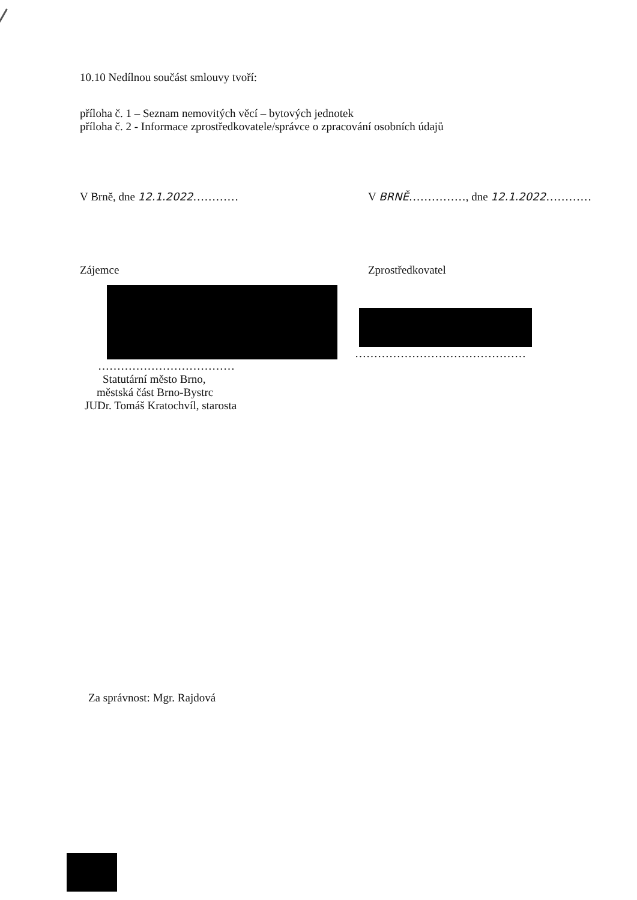10.10 Nedílnou součást smlouvy tvoří:
příloha č. 1 – Seznam nemovitých věcí – bytových jednotek
příloha č. 2 - Informace zprostředkovatele/správce o zpracování osobních údajů
V Brně, dne 12.1.2022………… V BRNĚ……………, dne 12.1.2022…………
Zájemce
………………………………
Statutární město Brno,
městská část Brno-Bystrc
JUDr. Tomáš Kratochvíl, starosta
Zprostředkovatel
………………………………………
Za správnost: Mgr. Rajdová